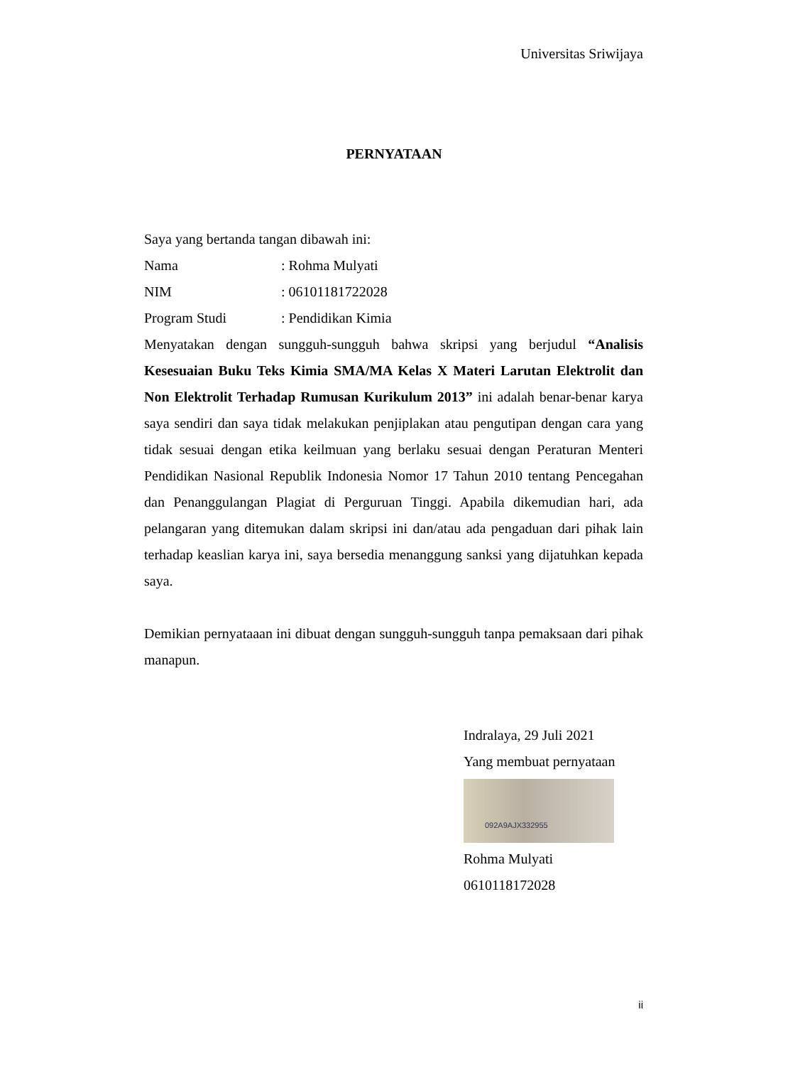Universitas Sriwijaya
PERNYATAAN
Saya yang bertanda tangan dibawah ini:
Nama : Rohma Mulyati
NIM : 06101181722028
Program Studi : Pendidikan Kimia
Menyatakan dengan sungguh-sungguh bahwa skripsi yang berjudul “Analisis Kesesuaian Buku Teks Kimia SMA/MA Kelas X Materi Larutan Elektrolit dan Non Elektrolit Terhadap Rumusan Kurikulum 2013” ini adalah benar-benar karya saya sendiri dan saya tidak melakukan penjiplakan atau pengutipan dengan cara yang tidak sesuai dengan etika keilmuan yang berlaku sesuai dengan Peraturan Menteri Pendidikan Nasional Republik Indonesia Nomor 17 Tahun 2010 tentang Pencegahan dan Penanggulangan Plagiat di Perguruan Tinggi. Apabila dikemudian hari, ada pelangaran yang ditemukan dalam skripsi ini dan/atau ada pengaduan dari pihak lain terhadap keaslian karya ini, saya bersedia menanggung sanksi yang dijatuhkan kepada saya.
Demikian pernyataaan ini dibuat dengan sungguh-sungguh tanpa pemaksaan dari pihak manapun.
Indralaya, 29 Juli 2021
Yang membuat pernyataan
092A9AJX332955
Rohma Mulyati
0610118172028
ii